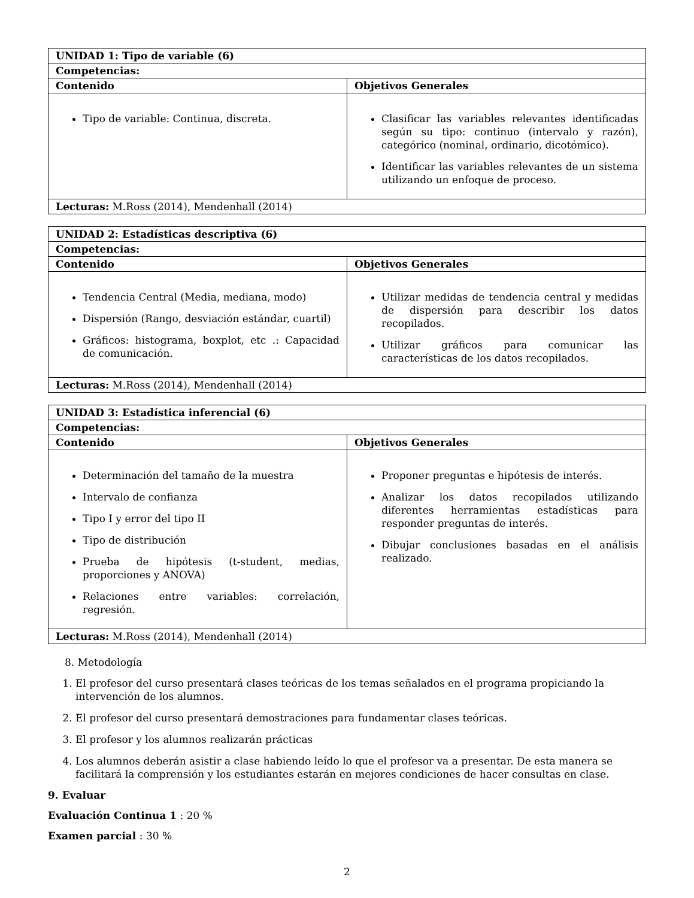| UNIDAD 1: Tipo de variable (6) | |
| --- | --- |
| Competencias: | |
| Contenido | Objetivos Generales |
| Tipo de variable: Continua, discreta. | Clasificar las variables relevantes identificadas según su tipo: continuo (intervalo y razón), categórico (nominal, ordinario, dicotómico). Identificar las variables relevantes de un sistema utilizando un enfoque de proceso. |
| Lecturas: M.Ross (2014), Mendenhall (2014) | |
| UNIDAD 2: Estadísticas descriptiva (6) | |
| --- | --- |
| Competencias: | |
| Contenido | Objetivos Generales |
| Tendencia Central (Media, mediana, modo) Dispersión (Rango, desviación estándar, cuartil) Gráficos: histograma, boxplot, etc .: Capacidad de comunicación. | Utilizar medidas de tendencia central y medidas de dispersión para describir los datos recopilados. Utilizar gráficos para comunicar las características de los datos recopilados. |
| Lecturas: M.Ross (2014), Mendenhall (2014) | |
| UNIDAD 3: Estadística inferencial (6) | |
| --- | --- |
| Competencias: | |
| Contenido | Objetivos Generales |
| Determinación del tamaño de la muestra Intervalo de confianza Tipo I y error del tipo II Tipo de distribución Prueba de hipótesis (t-student, medias, proporciones y ANOVA) Relaciones entre variables: correlación, regresión. | Proponer preguntas e hipótesis de interés. Analizar los datos recopilados utilizando diferentes herramientas estadísticas para responder preguntas de interés. Dibujar conclusiones basadas en el análisis realizado. |
| Lecturas: M.Ross (2014), Mendenhall (2014) | |
8. Metodología
1. El profesor del curso presentará clases teóricas de los temas señalados en el programa propiciando la intervención de los alumnos.
2. El profesor del curso presentará demostraciones para fundamentar clases teóricas.
3. El profesor y los alumnos realizarán prácticas
4. Los alumnos deberán asistir a clase habiendo leído lo que el profesor va a presentar. De esta manera se facilitará la comprensión y los estudiantes estarán en mejores condiciones de hacer consultas en clase.
9. Evaluar
Evaluación Continua 1 : 20 %
Examen parcial : 30 %
2